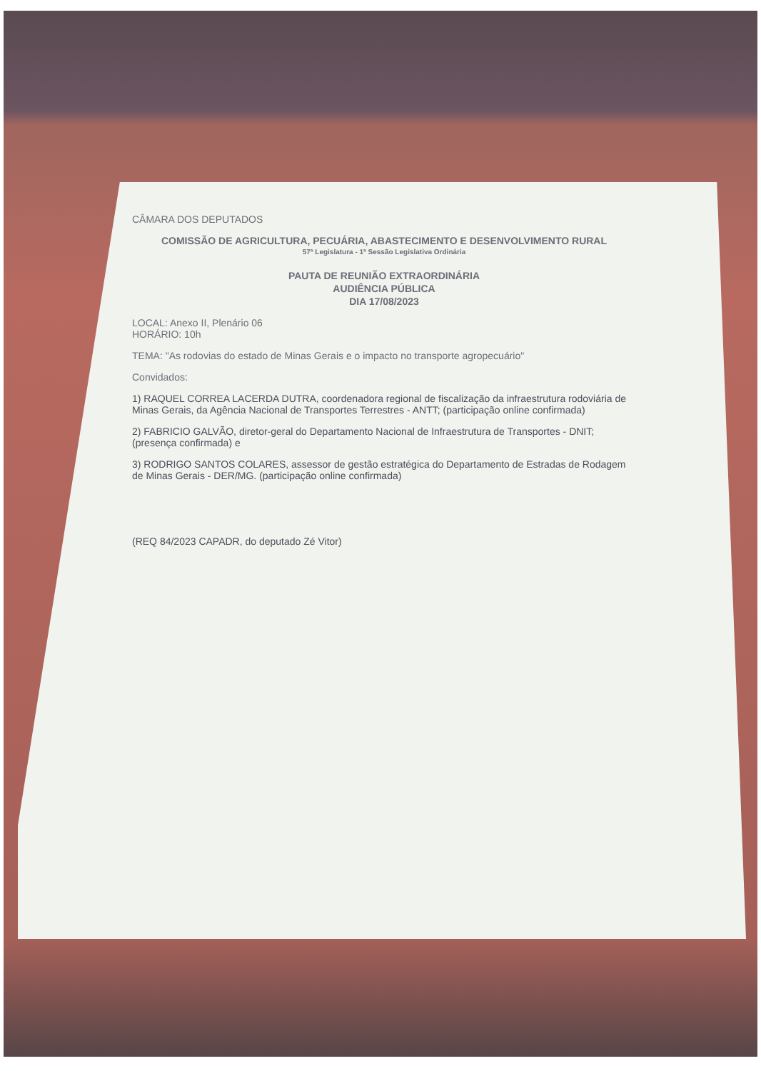CÂMARA DOS DEPUTADOS
COMISSÃO DE AGRICULTURA, PECUÁRIA, ABASTECIMENTO E DESENVOLVIMENTO RURAL
57ª Legislatura - 1ª Sessão Legislativa Ordinária
PAUTA DE REUNIÃO EXTRAORDINÁRIA
AUDIÊNCIA PÚBLICA
DIA 17/08/2023
LOCAL: Anexo II, Plenário 06
HORÁRIO: 10h
TEMA: "As rodovias do estado de Minas Gerais e o impacto no transporte agropecuário"
Convidados:
1) RAQUEL CORREA LACERDA DUTRA, coordenadora regional de fiscalização da infraestrutura rodoviária de Minas Gerais, da Agência Nacional de Transportes Terrestres - ANTT; (participação online confirmada)
2) FABRICIO GALVÃO, diretor-geral do Departamento Nacional de Infraestrutura de Transportes - DNIT; (presença confirmada) e
3) RODRIGO SANTOS COLARES, assessor de gestão estratégica do Departamento de Estradas de Rodagem de Minas Gerais - DER/MG. (participação online confirmada)
(REQ 84/2023 CAPADR, do deputado Zé Vitor)